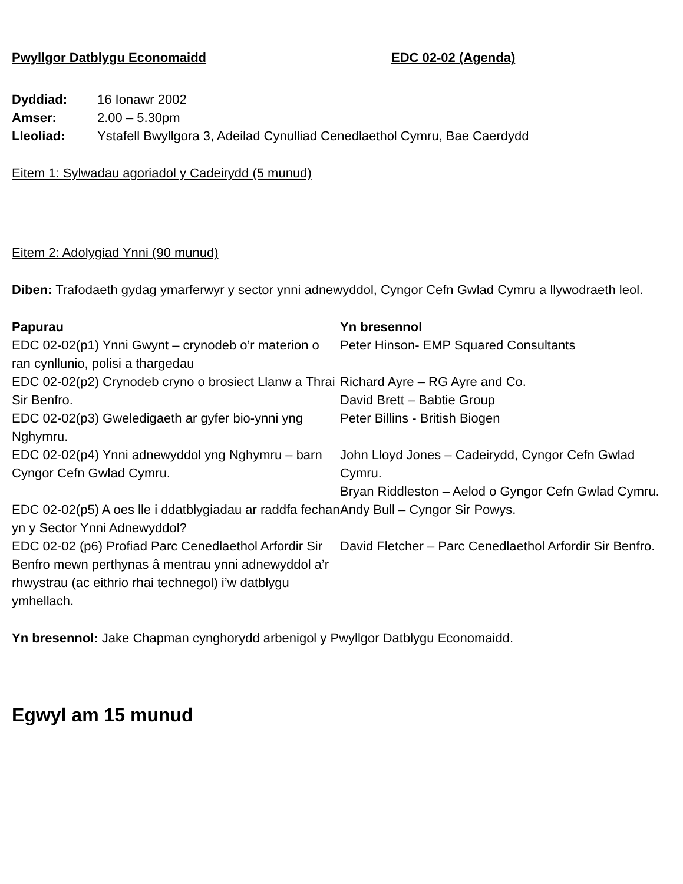Pwyllgor Datblygu Economaidd EDC 02-02 (Agenda)
| Dyddiad: | 16 Ionawr 2002 |
| Amser: | 2.00 – 5.30pm |
| Lleoliad: | Ystafell Bwyllgora 3, Adeilad Cynulliad Cenedlaethol Cymru, Bae Caerdydd |
Eitem 1: Sylwadau agoriadol y Cadeirydd (5 munud)
Eitem 2: Adolygiad Ynni (90 munud)
Diben: Trafodaeth gydag ymarferwyr y sector ynni adnewyddol, Cyngor Cefn Gwlad Cymru a llywodraeth leol.
| Papurau | Yn bresennol |
| --- | --- |
| EDC 02-02(p1) Ynni Gwynt – crynodeb o’r materion o ran cynllunio, polisi a thargedau | Peter Hinson- EMP Squared Consultants |
| EDC 02-02(p2) Crynodeb cryno o brosiect Llanw a Thrai Sir Benfro. | Richard Ayre – RG Ayre and Co. David Brett – Babtie Group |
| EDC 02-02(p3) Gweledigaeth ar gyfer bio-ynni yng Nghymru. | Peter Billins - British Biogen |
| EDC 02-02(p4) Ynni adnewyddol yng Nghymru – barn Cyngor Cefn Gwlad Cymru. | John Lloyd Jones – Cadeirydd, Cyngor Cefn Gwlad Cymru. Bryan Riddleston – Aelod o Gyngor Cefn Gwlad Cymru. |
| EDC 02-02(p5) A oes lle i ddatblygiadau ar raddfa fechan yn y Sector Ynni Adnewyddol? | Andy Bull – Cyngor Sir Powys. |
| EDC 02-02 (p6) Profiad Parc Cenedlaethol Arfordir Sir Benfro mewn perthynas â mentrau ynni adnewyddol a’r rhwystrau (ac eithrio rhai technegol) i’w datblygu ymhellach. | David Fletcher – Parc Cenedlaethol Arfordir Sir Benfro. |
Yn bresennol: Jake Chapman cynghorydd arbenigol y Pwyllgor Datblygu Economaidd.
Egwyl am 15 munud